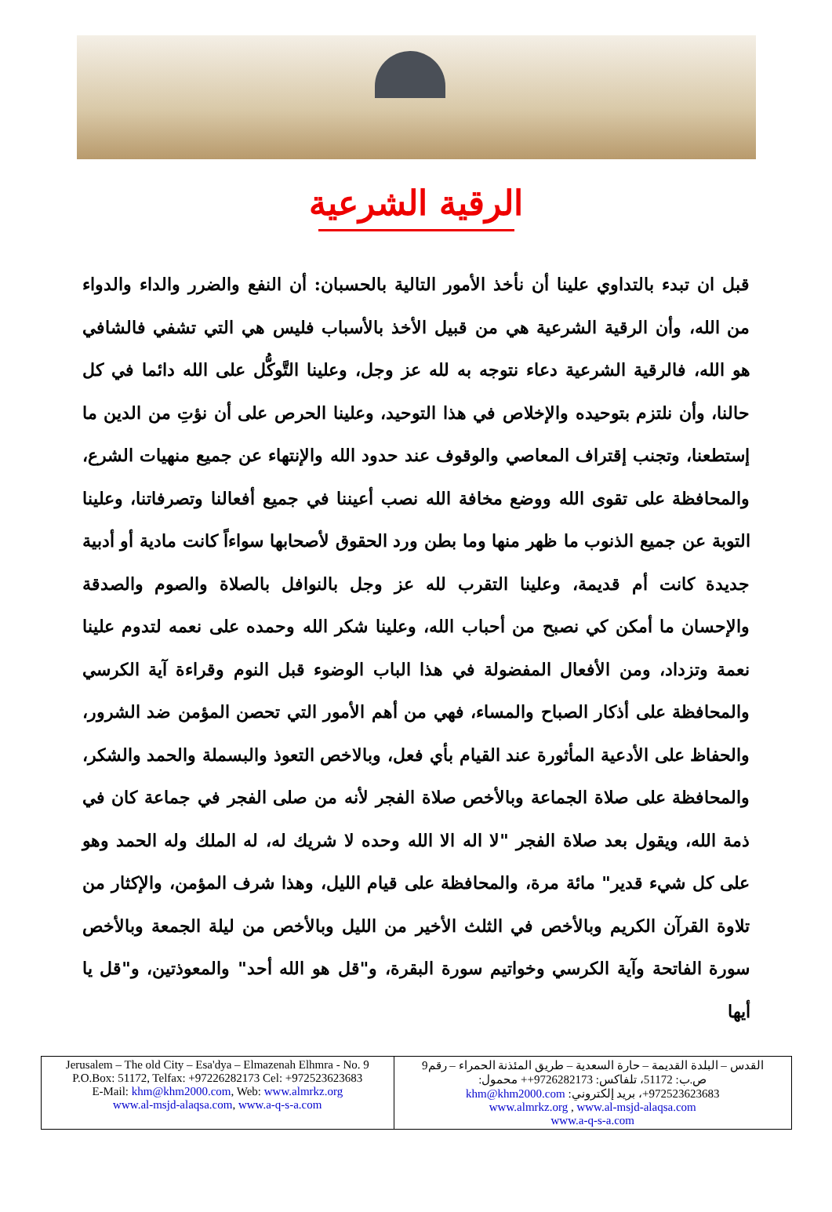الرقية الشرعية
قبل ان تبدء بالتداوي علينا أن نأخذ الأمور التالية بالحسبان: أن النفع والضرر والداء والدواء من الله، وأن الرقية الشرعية هي من قبيل الأخذ بالأسباب فليس هي التي تشفي فالشافي هو الله، فالرقية الشرعية دعاء نتوجه به لله عز وجل، وعلينا التَّوكُّل على الله دائما في كل حالنا، وأن نلتزم بتوحيده والإخلاص في هذا التوحيد، وعلينا الحرص على أن نؤتِ من الدين ما إستطعنا، وتجنب إقتراف المعاصي والوقوف عند حدود الله والإنتهاء عن جميع منهيات الشرع، والمحافظة على تقوى الله ووضع مخافة الله نصب أعيننا في جميع أفعالنا وتصرفاتنا، وعلينا التوبة عن جميع الذنوب ما ظهر منها وما بطن ورد الحقوق لأصحابها سواءاً كانت مادية أو أدبية جديدة كانت أم قديمة، وعلينا التقرب لله عز وجل بالنوافل بالصلاة والصوم والصدقة والإحسان ما أمكن كي نصبح من أحباب الله، وعلينا شكر الله وحمده على نعمه لتدوم علينا نعمة وتزداد، ومن الأفعال المفضولة في هذا الباب الوضوء قبل النوم وقراءة آية الكرسي والمحافظة على أذكار الصباح والمساء، فهي من أهم الأمور التي تحصن المؤمن ضد الشرور، والحفاظ على الأدعية المأثورة عند القيام بأي فعل، وبالاخص التعوذ والبسملة والحمد والشكر، والمحافظة على صلاة الجماعة وبالأخص صلاة الفجر لأنه من صلى الفجر في جماعة كان في ذمة الله، ويقول بعد صلاة الفجر "لا اله الا الله وحده لا شريك له، له الملك وله الحمد وهو على كل شيء قدير" مائة مرة، والمحافظة على قيام الليل، وهذا شرف المؤمن، والإكثار من تلاوة القرآن الكريم وبالأخص في الثلث الأخير من الليل وبالأخص من ليلة الجمعة وبالأخص سورة الفاتحة وآية الكرسي وخواتيم سورة البقرة، و"قل هو الله أحد" والمعوذتين، و"قل يا أيها
| Jerusalem – The old City – Esa'dya – Elmazenah Elhmra - No. 9 P.O.Box: 51172, Telfax: +97226282173 Cel: +972523623683 E-Mail: khm@khm2000.com , Web: www.almrkz.org www.al-msjd-alaqsa.com , www.a-q-s-a.com | القدس – البلدة القديمة – حارة السعدية – طريق المئذنة الحمراء – رقم9 ص.ب: 51172، تلفاكس: 9726282173++ محمول: 972523623683+، بريد إلكتروني: khm@khm2000.com www.almrkz.org , www.al-msjd-alaqsa.com www.a-q-s-a.com |